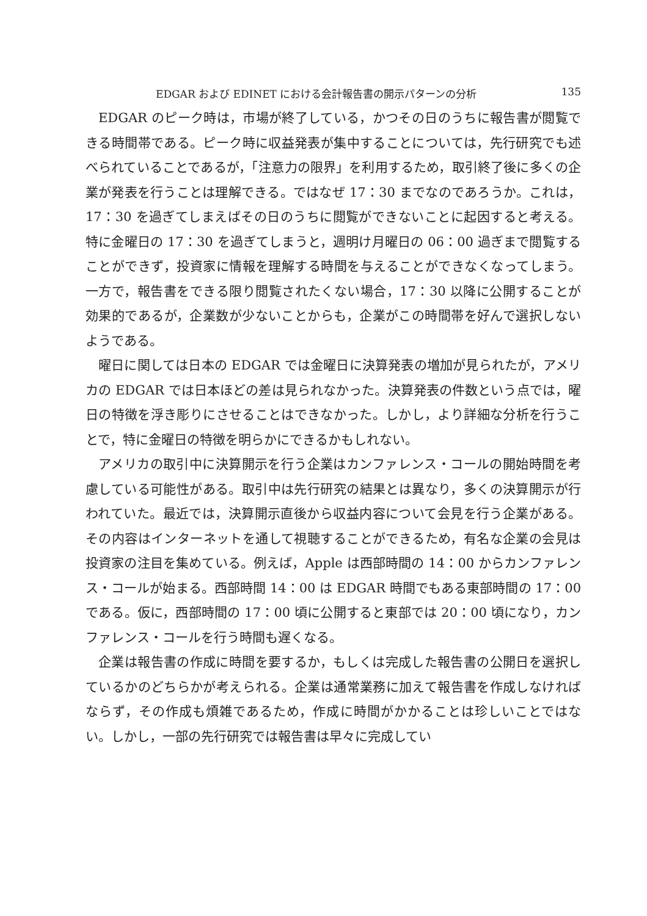EDGAR および EDINET における会計報告書の開示パターンの分析 135
EDGAR のピーク時は，市場が終了している，かつその日のうちに報告書が閲覧できる時間帯である。ピーク時に収益発表が集中することについては，先行研究でも述べられていることであるが，「注意力の限界」を利用するため，取引終了後に多くの企業が発表を行うことは理解できる。ではなぜ 17：30 までなのであろうか。これは，17：30 を過ぎてしまえばその日のうちに閲覧ができないことに起因すると考える。特に金曜日の 17：30 を過ぎてしまうと，週明け月曜日の 06：00 過ぎまで閲覧することができず，投資家に情報を理解する時間を与えることができなくなってしまう。一方で，報告書をできる限り閲覧されたくない場合，17：30 以降に公開することが効果的であるが，企業数が少ないことからも，企業がこの時間帯を好んで選択しないようである。
曜日に関しては日本の EDGAR では金曜日に決算発表の増加が見られたが，アメリカの EDGAR では日本ほどの差は見られなかった。決算発表の件数という点では，曜日の特徴を浮き彫りにさせることはできなかった。しかし，より詳細な分析を行うことで，特に金曜日の特徴を明らかにできるかもしれない。
アメリカの取引中に決算開示を行う企業はカンファレンス・コールの開始時間を考慮している可能性がある。取引中は先行研究の結果とは異なり，多くの決算開示が行われていた。最近では，決算開示直後から収益内容について会見を行う企業がある。その内容はインターネットを通して視聴することができるため，有名な企業の会見は投資家の注目を集めている。例えば，Apple は西部時間の 14：00 からカンファレンス・コールが始まる。西部時間 14：00 は EDGAR 時間でもある東部時間の 17：00 である。仮に，西部時間の 17：00 頃に公開すると東部では 20：00 頃になり，カンファレンス・コールを行う時間も遅くなる。
企業は報告書の作成に時間を要するか，もしくは完成した報告書の公開日を選択しているかのどちらかが考えられる。企業は通常業務に加えて報告書を作成しなければならず，その作成も煩雑であるため，作成に時間がかかることは珍しいことではない。しかし，一部の先行研究では報告書は早々に完成してい